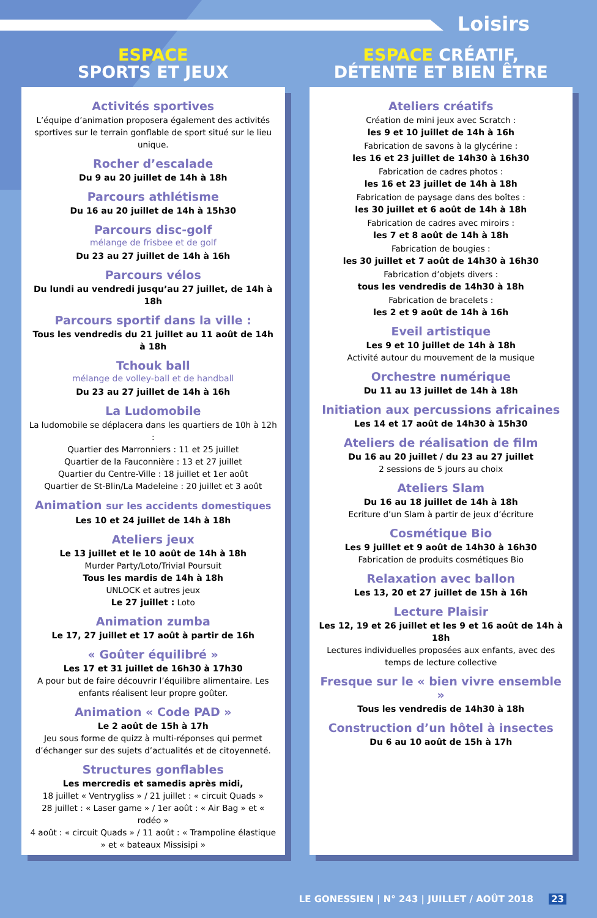Loisirs
ESPACE
SPORTS ET JEUX
Activités sportives
L’équipe d’animation proposera également des activités sportives sur le terrain gonflable de sport situé sur le lieu unique.
Rocher d’escalade
Du 9 au 20 juillet de 14h à 18h
Parcours athlétisme
Du 16 au 20 juillet de 14h à 15h30
Parcours disc-golf
mélange de frisbee et de golf
Du 23 au 27 juillet de 14h à 16h
Parcours vélos
Du lundi au vendredi jusqu’au 27 juillet, de 14h à 18h
Parcours sportif dans la ville :
Tous les vendredis du 21 juillet au 11 août de 14h à 18h
Tchouk ball
mélange de volley-ball et de handball
Du 23 au 27 juillet de 14h à 16h
La Ludomobile
La ludomobile se déplacera dans les quartiers de 10h à 12h :
Quartier des Marronniers : 11 et 25 juillet
Quartier de la Fauconnière : 13 et 27 juillet
Quartier du Centre-Ville : 18 juillet et 1er août
Quartier de St-Blin/La Madeleine : 20 juillet et 3 août
Animation sur les accidents domestiques
Les 10 et 24 juillet de 14h à 18h
Ateliers jeux
Le 13 juillet et le 10 août de 14h à 18h
Murder Party/Loto/Trivial Poursuit
Tous les mardis de 14h à 18h
UNLOCK et autres jeux
Le 27 juillet : Loto
Animation zumba
Le 17, 27 juillet et 17 août à partir de 16h
« Goûter équilibré »
Les 17 et 31 juillet de 16h30 à 17h30
A pour but de faire découvrir l’équilibre alimentaire. Les enfants réalisent leur propre goûter.
Animation « Code PAD »
Le 2 août de 15h à 17h
Jeu sous forme de quizz à multi-réponses qui permet d’échanger sur des sujets d’actualités et de citoyenneté.
Structures gonflables
Les mercredis et samedis après midi,
18 juillet « Ventrygliss » / 21 juillet : « circuit Quads »
28 juillet : « Laser game » / 1er août : « Air Bag » et « rodéo »
4 août : « circuit Quads » / 11 août : « Trampoline élastique » et « bateaux Missisipi »
ESPACE CRÉATIF,
DÉTENTE ET BIEN ÊTRE
Ateliers créatifs
Création de mini jeux avec Scratch :
les 9 et 10 juillet de 14h à 16h
Fabrication de savons à la glycérine :
les 16 et 23 juillet de 14h30 à 16h30
Fabrication de cadres photos :
les 16 et 23 juillet de 14h à 18h
Fabrication de paysage dans des boîtes :
les 30 juillet et 6 août de 14h à 18h
Fabrication de cadres avec miroirs :
les 7 et 8 août de 14h à 18h
Fabrication de bougies :
les 30 juillet et 7 août de 14h30 à 16h30
Fabrication d’objets divers :
tous les vendredis de 14h30 à 18h
Fabrication de bracelets :
les 2 et 9 août de 14h à 16h
Eveil artistique
Les 9 et 10 juillet de 14h à 18h
Activité autour du mouvement de la musique
Orchestre numérique
Du 11 au 13 juillet de 14h à 18h
Initiation aux percussions africaines
Les 14 et 17 août de 14h30 à 15h30
Ateliers de réalisation de film
Du 16 au 20 juillet / du 23 au 27 juillet
2 sessions de 5 jours au choix
Ateliers Slam
Du 16 au 18 juillet de 14h à 18h
Ecriture d’un Slam à partir de jeux d’écriture
Cosmétique Bio
Les 9 juillet et 9 août de 14h30 à 16h30
Fabrication de produits cosmétiques Bio
Relaxation avec ballon
Les 13, 20 et 27 juillet de 15h à 16h
Lecture Plaisir
Les 12, 19 et 26 juillet et les 9 et 16 août de 14h à 18h
Lectures individuelles proposées aux enfants, avec des temps de lecture collective
Fresque sur le « bien vivre ensemble »
Tous les vendredis de 14h30 à 18h
Construction d’un hôtel à insectes
Du 6 au 10 août de 15h à 17h
LE GONESSIEN | N° 243 | JUILLET / AOÛT 2018 23